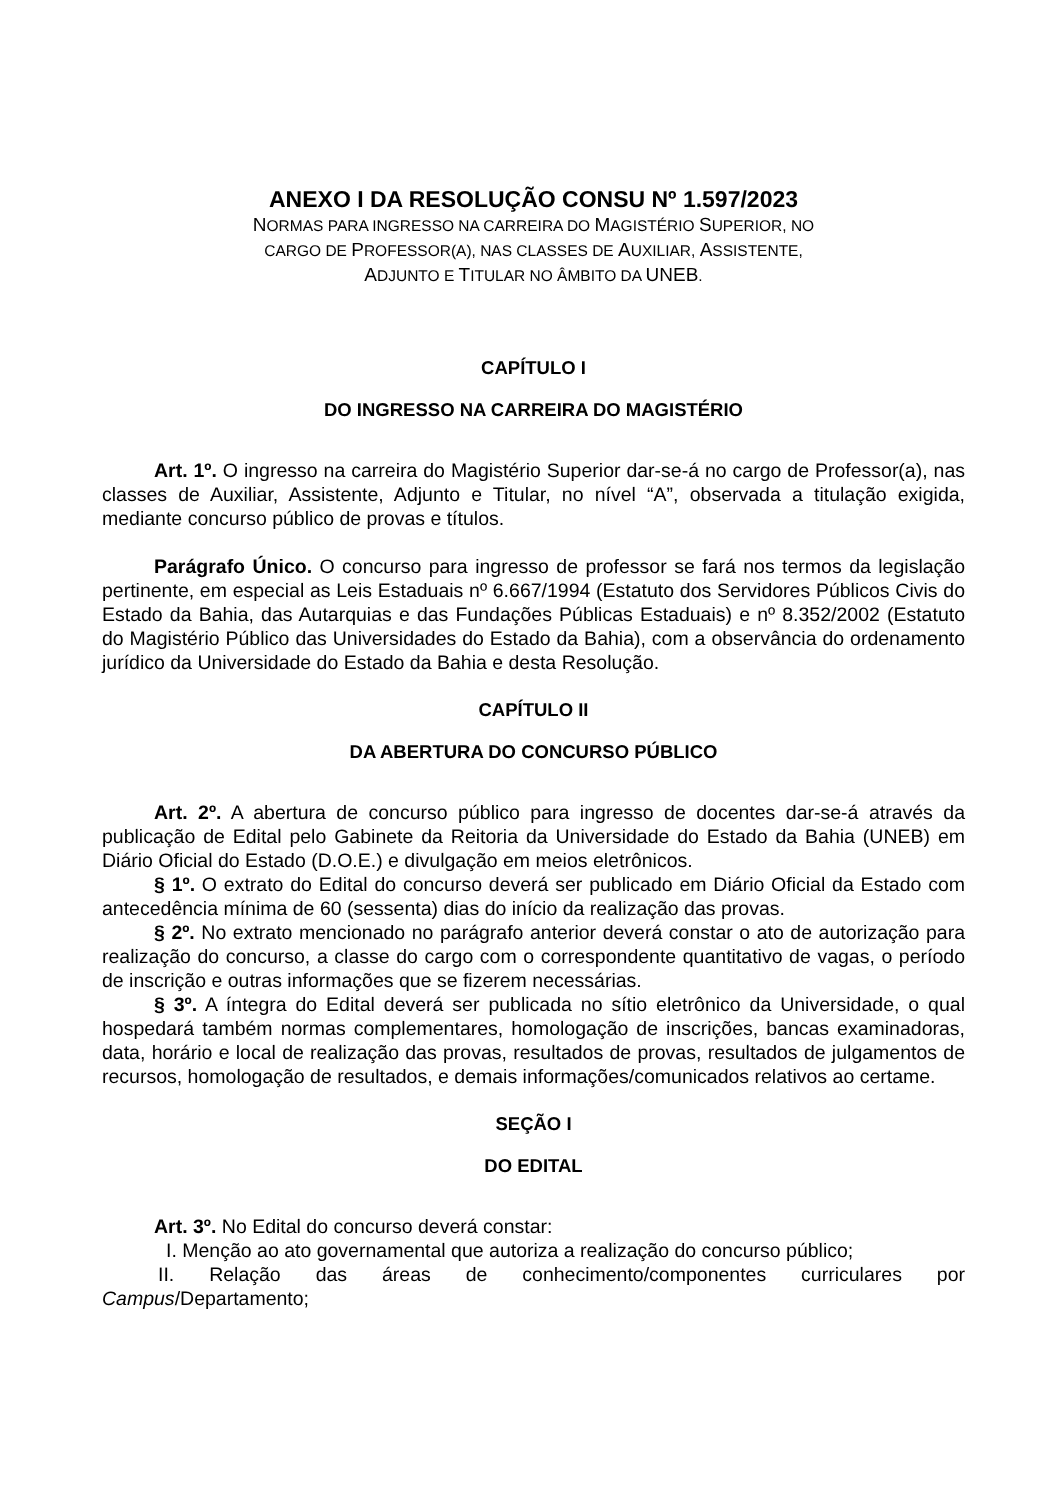ANEXO I DA RESOLUÇÃO CONSU Nº 1.597/2023
NORMAS PARA INGRESSO NA CARREIRA DO MAGISTÉRIO SUPERIOR, NO
CARGO DE PROFESSOR(A), NAS CLASSES DE AUXILIAR, ASSISTENTE,
ADJUNTO E TITULAR NO ÂMBITO DA UNEB.
CAPÍTULO I
DO INGRESSO NA CARREIRA DO MAGISTÉRIO
Art. 1º. O ingresso na carreira do Magistério Superior dar-se-á no cargo de Professor(a), nas classes de Auxiliar, Assistente, Adjunto e Titular, no nível “A”, observada a titulação exigida, mediante concurso público de provas e títulos.
Parágrafo Único. O concurso para ingresso de professor se fará nos termos da legislação pertinente, em especial as Leis Estaduais nº 6.667/1994 (Estatuto dos Servidores Públicos Civis do Estado da Bahia, das Autarquias e das Fundações Públicas Estaduais) e nº 8.352/2002 (Estatuto do Magistério Público das Universidades do Estado da Bahia), com a observância do ordenamento jurídico da Universidade do Estado da Bahia e desta Resolução.
CAPÍTULO II
DA ABERTURA DO CONCURSO PÚBLICO
Art. 2º. A abertura de concurso público para ingresso de docentes dar-se-á através da publicação de Edital pelo Gabinete da Reitoria da Universidade do Estado da Bahia (UNEB) em Diário Oficial do Estado (D.O.E.) e divulgação em meios eletrônicos.
§ 1º. O extrato do Edital do concurso deverá ser publicado em Diário Oficial da Estado com antecedência mínima de 60 (sessenta) dias do início da realização das provas.
§ 2º. No extrato mencionado no parágrafo anterior deverá constar o ato de autorização para realização do concurso, a classe do cargo com o correspondente quantitativo de vagas, o período de inscrição e outras informações que se fizerem necessárias.
§ 3º. A íntegra do Edital deverá ser publicada no sítio eletrônico da Universidade, o qual hospedará também normas complementares, homologação de inscrições, bancas examinadoras, data, horário e local de realização das provas, resultados de provas, resultados de julgamentos de recursos, homologação de resultados, e demais informações/comunicados relativos ao certame.
SEÇÃO I
DO EDITAL
Art. 3º. No Edital do concurso deverá constar:
I. Menção ao ato governamental que autoriza a realização do concurso público;
II. Relação das áreas de conhecimento/componentes curriculares por Campus/Departamento;